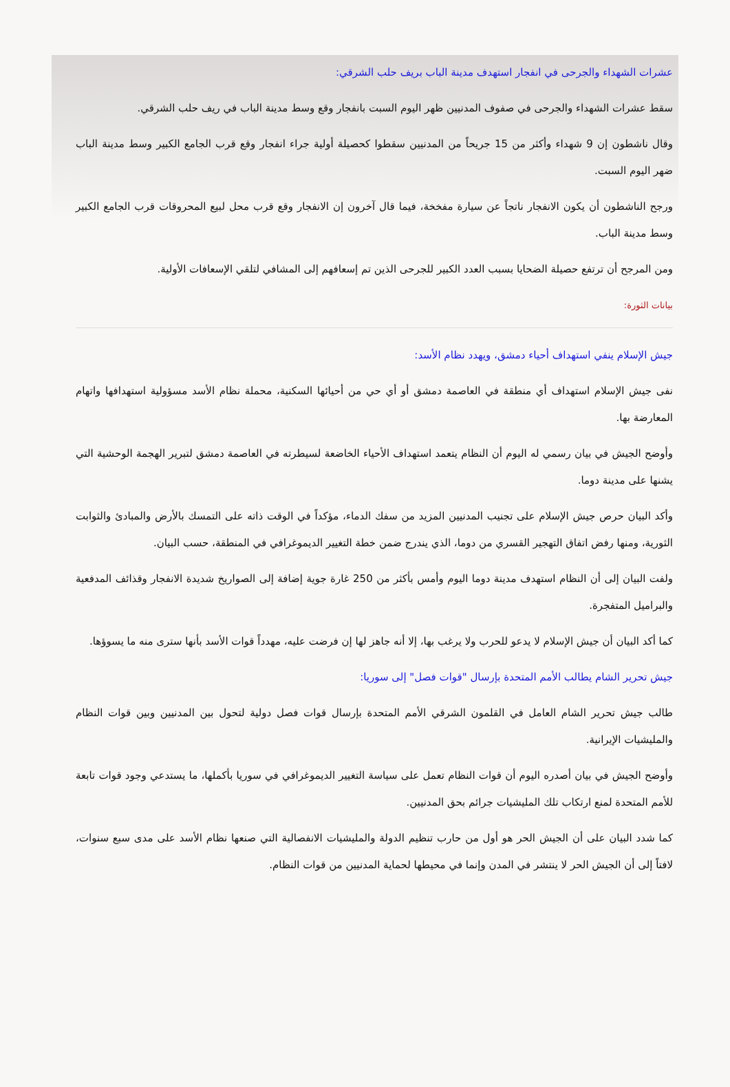عشرات الشهداء والجرحى في انفجار استهدف مدينة الباب بريف حلب الشرقي:
سقط عشرات الشهداء والجرحى في صفوف المدنيين ظهر اليوم السبت بانفجار وقع وسط مدينة الباب في ريف حلب الشرقي.
وقال ناشطون إن 9 شهداء وأكثر من 15 جريحاً من المدنيين سقطوا كحصيلة أولية جراء انفجار وقع قرب الجامع الكبير وسط مدينة الباب ضهر اليوم السبت.
ورجح الناشطون أن يكون الانفجار ناتجاً عن سيارة مفخخة، فيما قال آخرون إن الانفجار وقع قرب محل لبيع المحروقات قرب الجامع الكبير وسط مدينة الباب.
ومن المرجح أن ترتفع حصيلة الضحايا بسبب العدد الكبير للجرحى الذين تم إسعافهم إلى المشافي لتلقي الإسعافات الأولية.
بيانات الثورة:
جيش الإسلام ينفي استهداف أحياء دمشق، ويهدد نظام الأسد:
نفى جيش الإسلام استهداف أي منطقة في العاصمة دمشق أو أي حي من أحيائها السكنية، محملة نظام الأسد مسؤولية استهدافها واتهام المعارضة بها.
وأوضح الجيش في بيان رسمي له اليوم أن النظام يتعمد استهداف الأحياء الخاضعة لسيطرته في العاصمة دمشق لتبرير الهجمة الوحشية التي يشنها على مدينة دوما.
وأكد البيان حرص جيش الإسلام على تجنيب المدنيين المزيد من سفك الدماء، مؤكداً في الوقت ذاته على التمسك بالأرض والمبادئ والثوابت الثورية، ومنها رفض اتفاق التهجير القسري من دوما، الذي يندرج ضمن خطة التغيير الديموغرافي في المنطقة، حسب البيان.
ولفت البيان إلى أن النظام استهدف مدينة دوما اليوم وأمس بأكثر من 250 غارة جوية إضافة إلى الصواريخ شديدة الانفجار وقذائف المدفعية والبراميل المتفجرة.
كما أكد البيان أن جيش الإسلام لا يدعو للحرب ولا يرغب بها، إلا أنه جاهز لها إن فرضت عليه، مهدداً قوات الأسد بأنها سترى منه ما يسوؤها.
جيش تحرير الشام يطالب الأمم المتحدة بإرسال "قوات فصل" إلى سوريا:
طالب جيش تحرير الشام العامل في القلمون الشرقي الأمم المتحدة بإرسال قوات فصل دولية لتحول بين المدنيين وبين قوات النظام والمليشيات الإيرانية.
وأوضح الجيش في بيان أصدره اليوم أن قوات النظام تعمل على سياسة التغيير الديموغرافي في سوريا بأكملها، ما يستدعي وجود قوات تابعة للأمم المتحدة لمنع ارتكاب تلك المليشيات جرائم بحق المدنيين.
كما شدد البيان على أن الجيش الحر هو أول من حارب تنظيم الدولة والمليشيات الانفصالية التي صنعها نظام الأسد على مدى سبع سنوات، لافتاً إلى أن الجيش الحر لا ينتشر في المدن وإنما في محيطها لحماية المدنيين من قوات النظام.